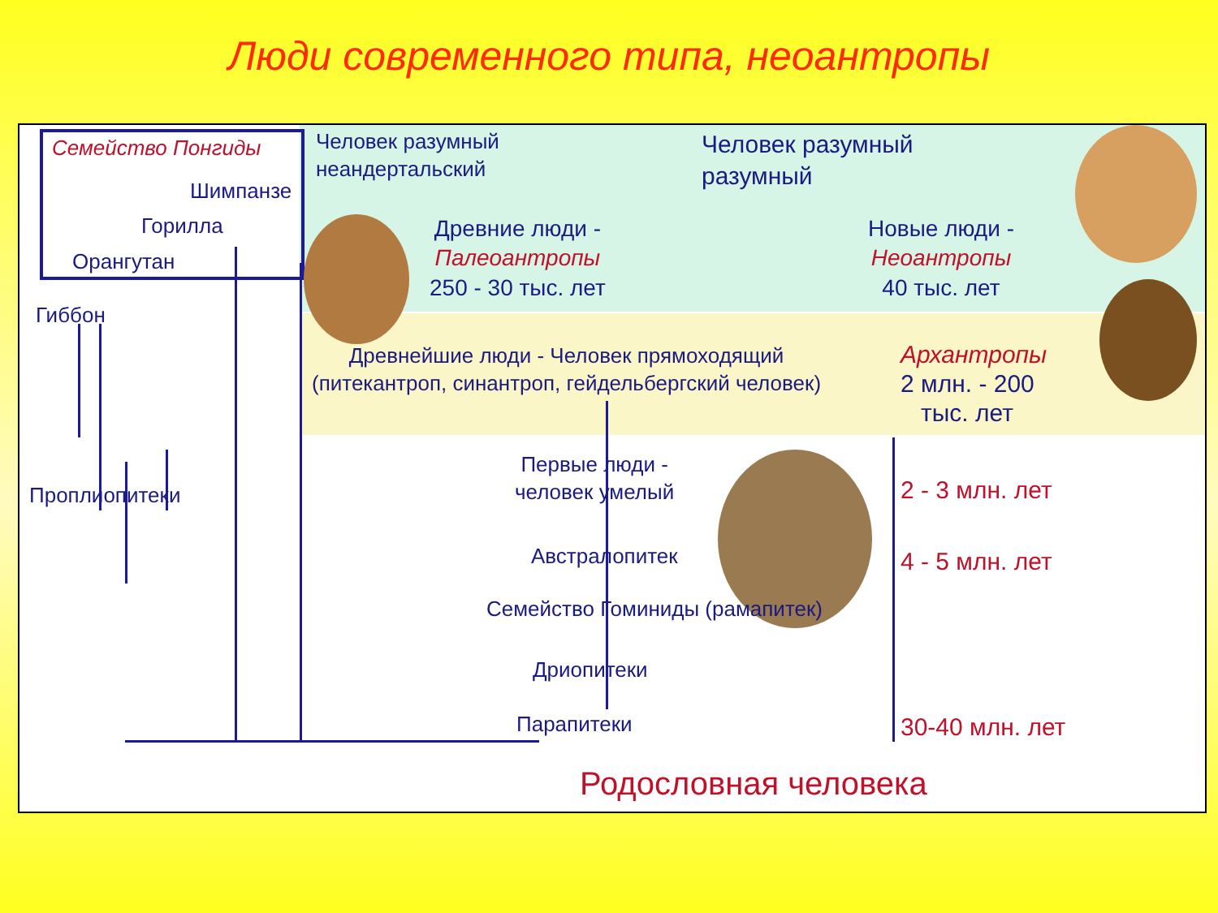Люди современного типа, неоантропы
Семейство Понгиды
Шимпанзе
Горилла
Орангутан
Гиббон
Проплиопитеки
Человек разумный
неандертальский
Человек разумный
разумный
Древние люди -
Палеоантропы
250 - 30 тыс. лет
Новые люди -
Неоантропы
40 тыс. лет
Древнейшие люди - Человек прямоходящий
(питекантроп, синантроп, гейдельбергский человек)
Архантропы
2 млн. - 200
тыс. лет
Первые люди -
человек умелый
Австралопитек
Семейство Гоминиды (рамапитек)
Дриопитеки
Парапитеки
2 - 3 млн. лет
4 - 5 млн. лет
30-40 млн. лет
Родословная человека